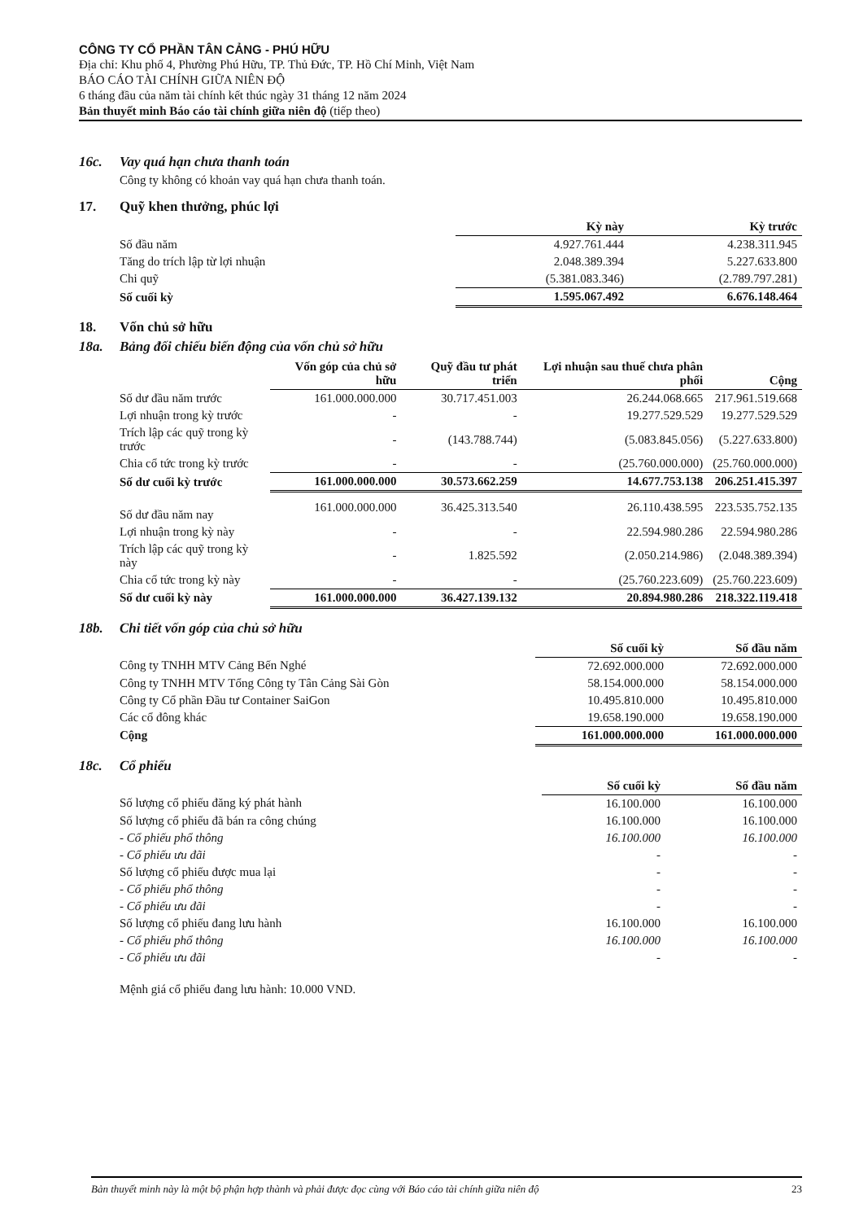CÔNG TY CỔ PHẦN TÂN CẢNG - PHÚ HỮU
Địa chỉ: Khu phố 4, Phường Phú Hữu, TP. Thủ Đức, TP. Hồ Chí Minh, Việt Nam
BÁO CÁO TÀI CHÍNH GIỮA NIÊN ĐỘ
6 tháng đầu của năm tài chính kết thúc ngày 31 tháng 12 năm 2024
Bản thuyết minh Báo cáo tài chính giữa niên độ (tiếp theo)
16c. Vay quá hạn chưa thanh toán
Công ty không có khoản vay quá hạn chưa thanh toán.
17. Quỹ khen thưởng, phúc lợi
| | Kỳ này | Kỳ trước |
| Số đầu năm | 4.927.761.444 | 4.238.311.945 |
| Tăng do trích lập từ lợi nhuận | 2.048.389.394 | 5.227.633.800 |
| Chi quỹ | (5.381.083.346) | (2.789.797.281) |
| Số cuối kỳ | 1.595.067.492 | 6.676.148.464 |
18. Vốn chủ sở hữu
18a. Bảng đối chiếu biến động của vốn chủ sở hữu
| | Vốn góp của chủ sở hữu | Quỹ đầu tư phát triển | Lợi nhuận sau thuế chưa phân phối | Cộng |
| Số dư đầu năm trước | 161.000.000.000 | 30.717.451.003 | 26.244.068.665 | 217.961.519.668 |
| Lợi nhuận trong kỳ trước | - | - | 19.277.529.529 | 19.277.529.529 |
| Trích lập các quỹ trong kỳ trước | - | (143.788.744) | (5.083.845.056) | (5.227.633.800) |
| Chia cổ tức trong kỳ trước | - | - | (25.760.000.000) | (25.760.000.000) |
| Số dư cuối kỳ trước | 161.000.000.000 | 30.573.662.259 | 14.677.753.138 | 206.251.415.397 |
| Số dư đầu năm nay | 161.000.000.000 | 36.425.313.540 | 26.110.438.595 | 223.535.752.135 |
| Lợi nhuận trong kỳ này | - | - | 22.594.980.286 | 22.594.980.286 |
| Trích lập các quỹ trong kỳ này | - | 1.825.592 | (2.050.214.986) | (2.048.389.394) |
| Chia cổ tức trong kỳ này | - | - | (25.760.223.609) | (25.760.223.609) |
| Số dư cuối kỳ này | 161.000.000.000 | 36.427.139.132 | 20.894.980.286 | 218.322.119.418 |
18b. Chi tiết vốn góp của chủ sở hữu
| | Số cuối kỳ | Số đầu năm |
| Công ty TNHH MTV Cảng Bến Nghé | 72.692.000.000 | 72.692.000.000 |
| Công ty TNHH MTV Tổng Công ty Tân Cảng Sài Gòn | 58.154.000.000 | 58.154.000.000 |
| Công ty Cổ phần Đầu tư Container SaiGon | 10.495.810.000 | 10.495.810.000 |
| Các cổ đông khác | 19.658.190.000 | 19.658.190.000 |
| Cộng | 161.000.000.000 | 161.000.000.000 |
18c. Cổ phiếu
| | Số cuối kỳ | Số đầu năm |
| Số lượng cổ phiếu đăng ký phát hành | 16.100.000 | 16.100.000 |
| Số lượng cổ phiếu đã bán ra công chúng | 16.100.000 | 16.100.000 |
| - Cổ phiếu phổ thông | 16.100.000 | 16.100.000 |
| - Cổ phiếu ưu đãi | - | - |
| Số lượng cổ phiếu được mua lại | - | - |
| - Cổ phiếu phổ thông | - | - |
| - Cổ phiếu ưu đãi | - | - |
| Số lượng cổ phiếu đang lưu hành | 16.100.000 | 16.100.000 |
| - Cổ phiếu phổ thông | 16.100.000 | 16.100.000 |
| - Cổ phiếu ưu đãi | - | - |
Mệnh giá cổ phiếu đang lưu hành: 10.000 VND.
Bản thuyết minh này là một bộ phận hợp thành và phải được đọc cùng với Báo cáo tài chính giữa niên độ 23